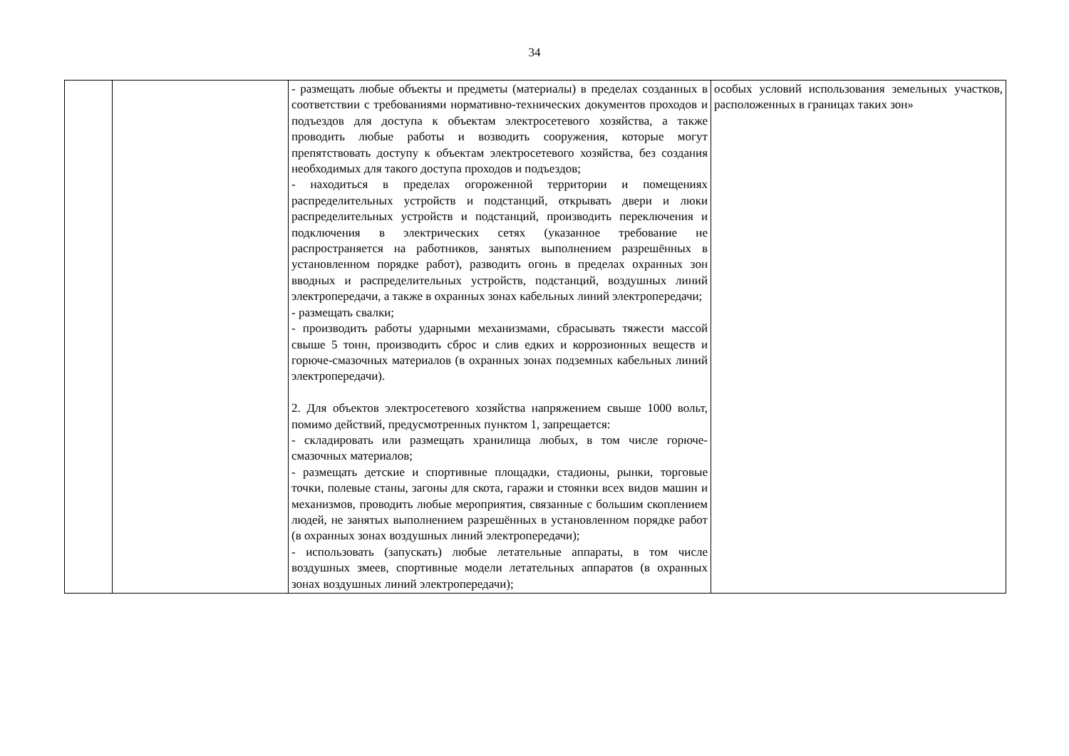34
| | | - размещать любые объекты и предметы (материалы) в пределах созданных в соответствии с требованиями нормативно-технических документов проходов и подъездов для доступа к объектам электросетевого хозяйства, а также проводить любые работы и возводить сооружения, которые могут препятствовать доступу к объектам электросетевого хозяйства, без создания необходимых для такого доступа проходов и подъездов; - находиться в пределах огороженной территории и помещениях распределительных устройств и подстанций, открывать двери и люки распределительных устройств и подстанций, производить переключения и подключения в электрических сетях (указанное требование не распространяется на работников, занятых выполнением разрешённых в установленном порядке работ), разводить огонь в пределах охранных зон вводных и распределительных устройств, подстанций, воздушных линий электропередачи, а также в охранных зонах кабельных линий электропередачи; - размещать свалки; - производить работы ударными механизмами, сбрасывать тяжести массой свыше 5 тонн, производить сброс и слив едких и коррозионных веществ и горюче-смазочных материалов (в охранных зонах подземных кабельных линий электропередачи). 2. Для объектов электросетевого хозяйства напряжением свыше 1000 вольт, помимо действий, предусмотренных пунктом 1, запрещается: - складировать или размещать хранилища любых, в том числе горюче-смазочных материалов; - размещать детские и спортивные площадки, стадионы, рынки, торговые точки, полевые станы, загоны для скота, гаражи и стоянки всех видов машин и механизмов, проводить любые мероприятия, связанные с большим скоплением людей, не занятых выполнением разрешённых в установленном порядке работ (в охранных зонах воздушных линий электропередачи); - использовать (запускать) любые летательные аппараты, в том числе воздушных змеев, спортивные модели летательных аппаратов (в охранных зонах воздушных линий электропередачи); | особых условий использования земельных участков, расположенных в границах таких зон» |